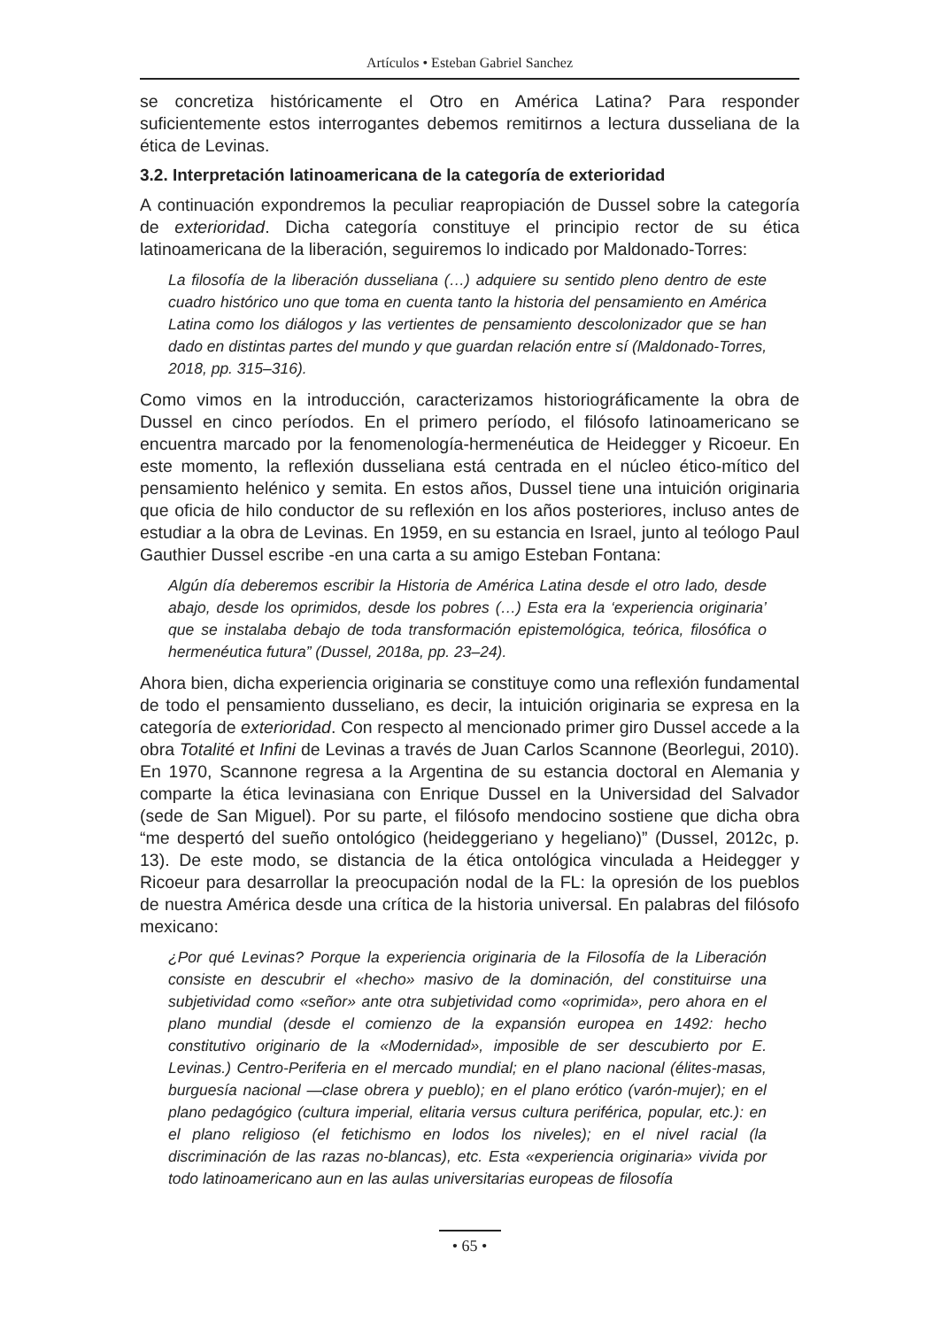Artículos • Esteban Gabriel Sanchez
se concretiza históricamente el Otro en América Latina? Para responder suficientemente estos interrogantes debemos remitirnos a lectura dusseliana de la ética de Levinas.
3.2. Interpretación latinoamericana de la categoría de exterioridad
A continuación expondremos la peculiar reapropiación de Dussel sobre la categoría de exterioridad. Dicha categoría constituye el principio rector de su ética latinoamericana de la liberación, seguiremos lo indicado por Maldonado-Torres:
La filosofía de la liberación dusseliana (…) adquiere su sentido pleno dentro de este cuadro histórico uno que toma en cuenta tanto la historia del pensamiento en América Latina como los diálogos y las vertientes de pensamiento descolonizador que se han dado en distintas partes del mundo y que guardan relación entre sí (Maldonado-Torres, 2018, pp. 315–316).
Como vimos en la introducción, caracterizamos historiográficamente la obra de Dussel en cinco períodos. En el primero período, el filósofo latinoamericano se encuentra marcado por la fenomenología-hermenéutica de Heidegger y Ricoeur. En este momento, la reflexión dusseliana está centrada en el núcleo ético-mítico del pensamiento helénico y semita. En estos años, Dussel tiene una intuición originaria que oficia de hilo conductor de su reflexión en los años posteriores, incluso antes de estudiar a la obra de Levinas. En 1959, en su estancia en Israel, junto al teólogo Paul Gauthier Dussel escribe -en una carta a su amigo Esteban Fontana:
Algún día deberemos escribir la Historia de América Latina desde el otro lado, desde abajo, desde los oprimidos, desde los pobres (…) Esta era la ‘experiencia originaria’ que se instalaba debajo de toda transformación epistemológica, teórica, filosófica o hermenéutica futura” (Dussel, 2018a, pp. 23–24).
Ahora bien, dicha experiencia originaria se constituye como una reflexión fundamental de todo el pensamiento dusseliano, es decir, la intuición originaria se expresa en la categoría de exterioridad. Con respecto al mencionado primer giro Dussel accede a la obra Totalité et Infini de Levinas a través de Juan Carlos Scannone (Beorlegui, 2010). En 1970, Scannone regresa a la Argentina de su estancia doctoral en Alemania y comparte la ética levinasiana con Enrique Dussel en la Universidad del Salvador (sede de San Miguel). Por su parte, el filósofo mendocino sostiene que dicha obra “me despertó del sueño ontológico (heideggeriano y hegeliano)” (Dussel, 2012c, p. 13). De este modo, se distancia de la ética ontológica vinculada a Heidegger y Ricoeur para desarrollar la preocupación nodal de la FL: la opresión de los pueblos de nuestra América desde una crítica de la historia universal. En palabras del filósofo mexicano:
¿Por qué Levinas? Porque la experiencia originaria de la Filosofía de la Liberación consiste en descubrir el «hecho» masivo de la dominación, del constituirse una subjetividad como «señor» ante otra subjetividad como «oprimida», pero ahora en el plano mundial (desde el comienzo de la expansión europea en 1492: hecho constitutivo originario de la «Modernidad», imposible de ser descubierto por E. Levinas.) Centro-Periferia en el mercado mundial; en el plano nacional (élites-masas, burguesía nacional —clase obrera y pueblo); en el plano erótico (varón-mujer); en el plano pedagógico (cultura imperial, elitaria versus cultura periférica, popular, etc.): en el plano religioso (el fetichismo en lodos los niveles); en el nivel racial (la discriminación de las razas no-blancas), etc. Esta «experiencia originaria» vivida por todo latinoamericano aun en las aulas universitarias europeas de filosofía
• 65 •